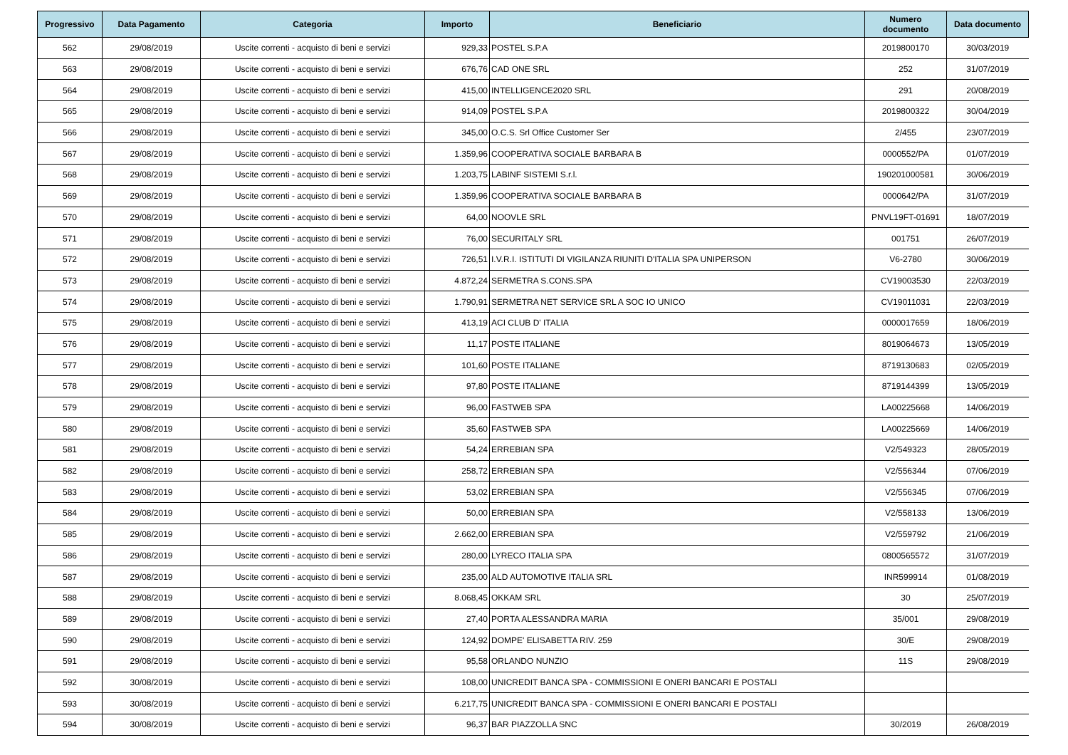| Progressivo | Data Pagamento | Categoria | Importo | Beneficiario | Numero documento | Data documento |
| --- | --- | --- | --- | --- | --- | --- |
| 562 | 29/08/2019 | Uscite correnti - acquisto di beni e servizi | 929,33 | POSTEL S.P.A | 2019800170 | 30/03/2019 |
| 563 | 29/08/2019 | Uscite correnti - acquisto di beni e servizi | 676,76 | CAD ONE SRL | 252 | 31/07/2019 |
| 564 | 29/08/2019 | Uscite correnti - acquisto di beni e servizi | 415,00 | INTELLIGENCE2020 SRL | 291 | 20/08/2019 |
| 565 | 29/08/2019 | Uscite correnti - acquisto di beni e servizi | 914,09 | POSTEL S.P.A | 2019800322 | 30/04/2019 |
| 566 | 29/08/2019 | Uscite correnti - acquisto di beni e servizi | 345,00 | O.C.S. Srl Office Customer Ser | 2/455 | 23/07/2019 |
| 567 | 29/08/2019 | Uscite correnti - acquisto di beni e servizi | 1.359,96 | COOPERATIVA SOCIALE BARBARA B | 0000552/PA | 01/07/2019 |
| 568 | 29/08/2019 | Uscite correnti - acquisto di beni e servizi | 1.203,75 | LABINF SISTEMI S.r.l. | 190201000581 | 30/06/2019 |
| 569 | 29/08/2019 | Uscite correnti - acquisto di beni e servizi | 1.359,96 | COOPERATIVA SOCIALE BARBARA B | 0000642/PA | 31/07/2019 |
| 570 | 29/08/2019 | Uscite correnti - acquisto di beni e servizi | 64,00 | NOOVLE SRL | PNVL19FT-01691 | 18/07/2019 |
| 571 | 29/08/2019 | Uscite correnti - acquisto di beni e servizi | 76,00 | SECURITALY SRL | 001751 | 26/07/2019 |
| 572 | 29/08/2019 | Uscite correnti - acquisto di beni e servizi | 726,51 | I.V.R.I. ISTITUTI DI VIGILANZA RIUNITI D'ITALIA SPA UNIPERSON | V6-2780 | 30/06/2019 |
| 573 | 29/08/2019 | Uscite correnti - acquisto di beni e servizi | 4.872,24 | SERMETRA S.CONS.SPA | CV19003530 | 22/03/2019 |
| 574 | 29/08/2019 | Uscite correnti - acquisto di beni e servizi | 1.790,91 | SERMETRA NET SERVICE SRL A SOC IO UNICO | CV19011031 | 22/03/2019 |
| 575 | 29/08/2019 | Uscite correnti - acquisto di beni e servizi | 413,19 | ACI CLUB D' ITALIA | 0000017659 | 18/06/2019 |
| 576 | 29/08/2019 | Uscite correnti - acquisto di beni e servizi | 11,17 | POSTE ITALIANE | 8019064673 | 13/05/2019 |
| 577 | 29/08/2019 | Uscite correnti - acquisto di beni e servizi | 101,60 | POSTE ITALIANE | 8719130683 | 02/05/2019 |
| 578 | 29/08/2019 | Uscite correnti - acquisto di beni e servizi | 97,80 | POSTE ITALIANE | 8719144399 | 13/05/2019 |
| 579 | 29/08/2019 | Uscite correnti - acquisto di beni e servizi | 96,00 | FASTWEB SPA | LA00225668 | 14/06/2019 |
| 580 | 29/08/2019 | Uscite correnti - acquisto di beni e servizi | 35,60 | FASTWEB SPA | LA00225669 | 14/06/2019 |
| 581 | 29/08/2019 | Uscite correnti - acquisto di beni e servizi | 54,24 | ERREBIAN SPA | V2/549323 | 28/05/2019 |
| 582 | 29/08/2019 | Uscite correnti - acquisto di beni e servizi | 258,72 | ERREBIAN SPA | V2/556344 | 07/06/2019 |
| 583 | 29/08/2019 | Uscite correnti - acquisto di beni e servizi | 53,02 | ERREBIAN SPA | V2/556345 | 07/06/2019 |
| 584 | 29/08/2019 | Uscite correnti - acquisto di beni e servizi | 50,00 | ERREBIAN SPA | V2/558133 | 13/06/2019 |
| 585 | 29/08/2019 | Uscite correnti - acquisto di beni e servizi | 2.662,00 | ERREBIAN SPA | V2/559792 | 21/06/2019 |
| 586 | 29/08/2019 | Uscite correnti - acquisto di beni e servizi | 280,00 | LYRECO ITALIA SPA | 0800565572 | 31/07/2019 |
| 587 | 29/08/2019 | Uscite correnti - acquisto di beni e servizi | 235,00 | ALD AUTOMOTIVE ITALIA SRL | INR599914 | 01/08/2019 |
| 588 | 29/08/2019 | Uscite correnti - acquisto di beni e servizi | 8.068,45 | OKKAM SRL | 30 | 25/07/2019 |
| 589 | 29/08/2019 | Uscite correnti - acquisto di beni e servizi | 27,40 | PORTA ALESSANDRA MARIA | 35/001 | 29/08/2019 |
| 590 | 29/08/2019 | Uscite correnti - acquisto di beni e servizi | 124,92 | DOMPE' ELISABETTA RIV. 259 | 30/E | 29/08/2019 |
| 591 | 29/08/2019 | Uscite correnti - acquisto di beni e servizi | 95,58 | ORLANDO NUNZIO | 11S | 29/08/2019 |
| 592 | 30/08/2019 | Uscite correnti - acquisto di beni e servizi | 108,00 | UNICREDIT BANCA SPA - COMMISSIONI E ONERI BANCARI E POSTALI | | |
| 593 | 30/08/2019 | Uscite correnti - acquisto di beni e servizi | 6.217,75 | UNICREDIT BANCA SPA - COMMISSIONI E ONERI BANCARI E POSTALI | | |
| 594 | 30/08/2019 | Uscite correnti - acquisto di beni e servizi | 96,37 | BAR PIAZZOLLA SNC | 30/2019 | 26/08/2019 |